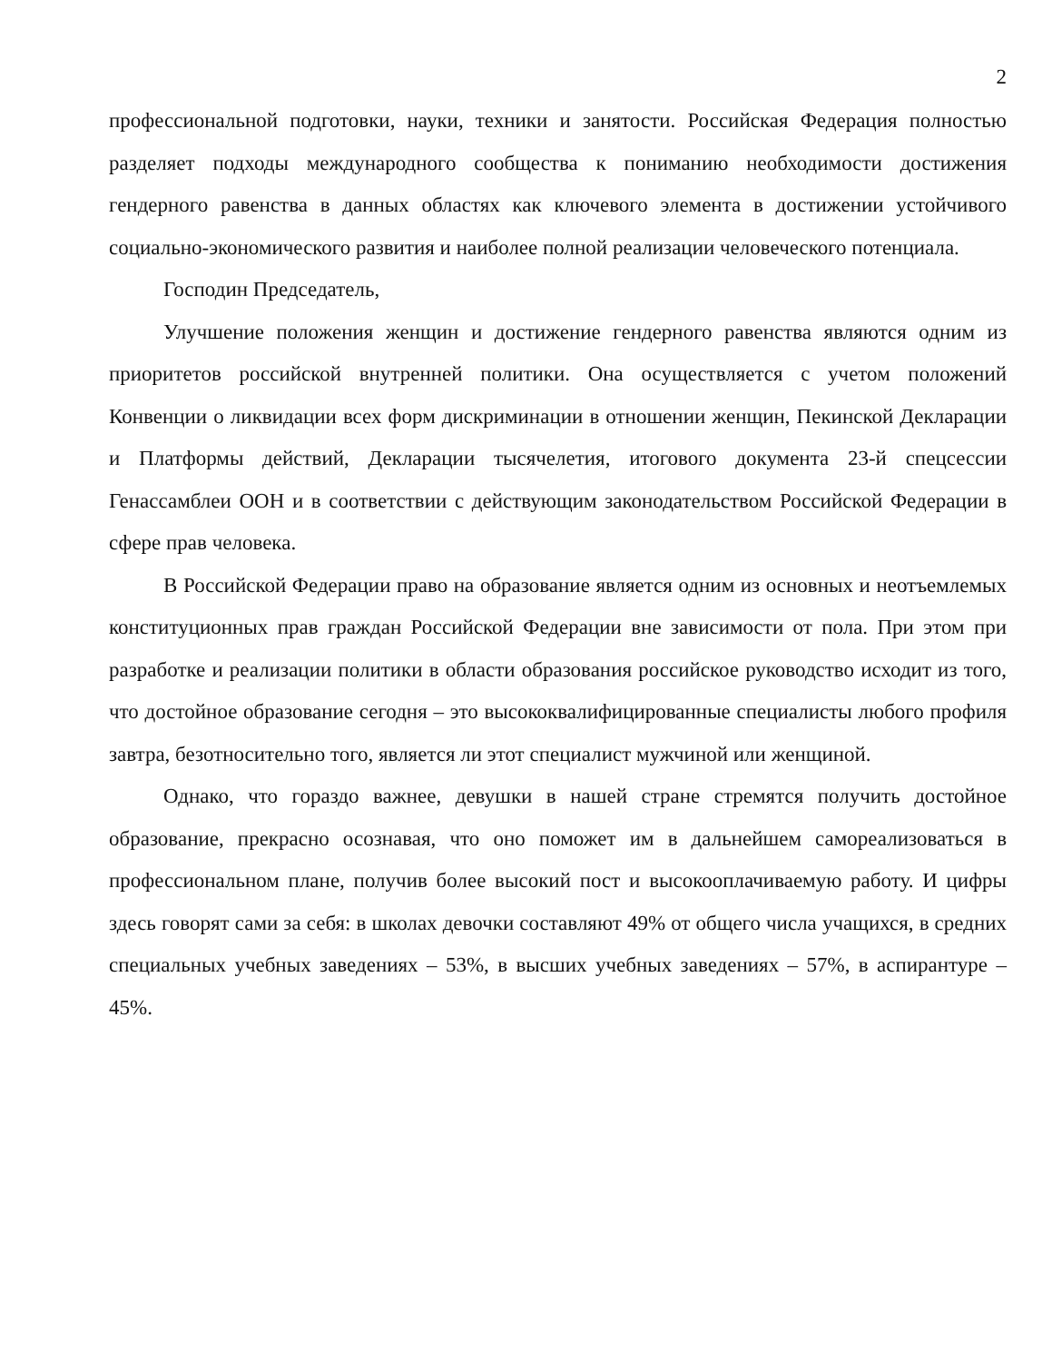2
профессиональной подготовки, науки, техники и занятости. Российская Федерация полностью разделяет подходы международного сообщества к пониманию необходимости достижения гендерного равенства в данных областях как ключевого элемента в достижении устойчивого социально-экономического развития и наиболее полной реализации человеческого потенциала.
Господин Председатель,
Улучшение положения женщин и достижение гендерного равенства являются одним из приоритетов российской внутренней политики. Она осуществляется с учетом положений Конвенции о ликвидации всех форм дискриминации в отношении женщин, Пекинской Декларации и Платформы действий, Декларации тысячелетия, итогового документа 23-й спецсессии Генассамблеи ООН и в соответствии с действующим законодательством Российской Федерации в сфере прав человека.
В Российской Федерации право на образование является одним из основных и неотъемлемых конституционных прав граждан Российской Федерации вне зависимости от пола. При этом при разработке и реализации политики в области образования российское руководство исходит из того, что достойное образование сегодня – это высококвалифицированные специалисты любого профиля завтра, безотносительно того, является ли этот специалист мужчиной или женщиной.
Однако, что гораздо важнее, девушки в нашей стране стремятся получить достойное образование, прекрасно осознавая, что оно поможет им в дальнейшем самореализоваться в профессиональном плане, получив более высокий пост и высокооплачиваемую работу. И цифры здесь говорят сами за себя: в школах девочки составляют 49% от общего числа учащихся, в средних специальных учебных заведениях – 53%, в высших учебных заведениях – 57%, в аспирантуре – 45%.